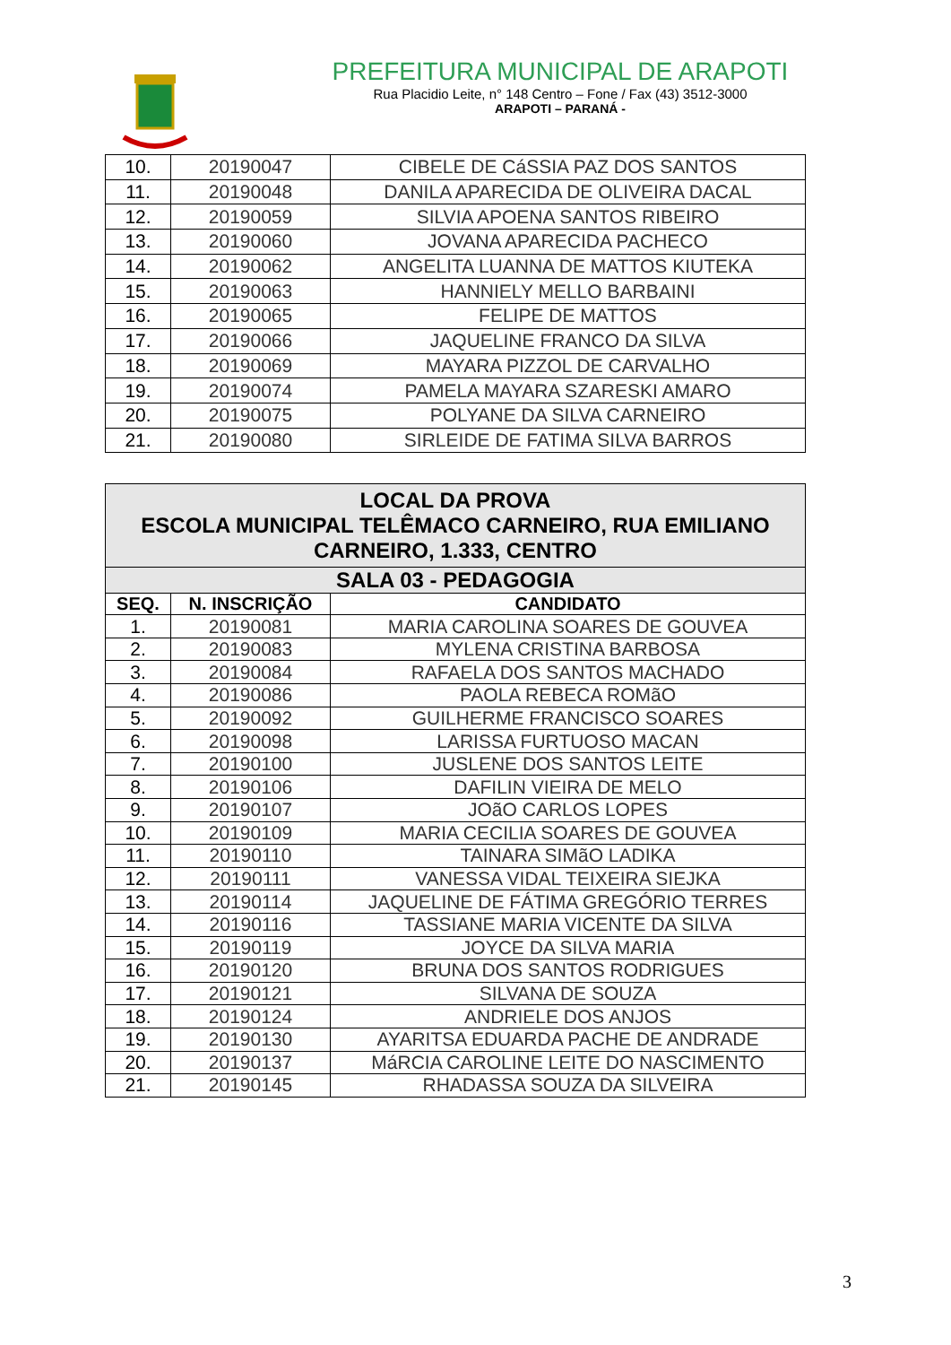PREFEITURA MUNICIPAL DE ARAPOTI
Rua Placidio Leite, n° 148 Centro – Fone / Fax (43) 3512-3000
ARAPOTI – PARANÁ -
| 10. | 20190047 | CIBELE DE CáSSIA PAZ DOS SANTOS |
| 11. | 20190048 | DANILA APARECIDA DE OLIVEIRA DACAL |
| 12. | 20190059 | SILVIA APOENA SANTOS RIBEIRO |
| 13. | 20190060 | JOVANA APARECIDA PACHECO |
| 14. | 20190062 | ANGELITA LUANNA DE MATTOS KIUTEKA |
| 15. | 20190063 | HANNIELY MELLO BARBAINI |
| 16. | 20190065 | FELIPE DE MATTOS |
| 17. | 20190066 | JAQUELINE FRANCO DA SILVA |
| 18. | 20190069 | MAYARA PIZZOL DE CARVALHO |
| 19. | 20190074 | PAMELA MAYARA SZARESKI AMARO |
| 20. | 20190075 | POLYANE DA SILVA CARNEIRO |
| 21. | 20190080 | SIRLEIDE DE FATIMA SILVA BARROS |
| LOCAL DA PROVA ESCOLA MUNICIPAL TELÊMACO CARNEIRO, RUA EMILIANO CARNEIRO, 1.333, CENTRO | | |
| --- | --- | --- |
| SALA 03 - PEDAGOGIA | | |
| SEQ. | N. INSCRIÇÃO | CANDIDATO |
| 1. | 20190081 | MARIA CAROLINA SOARES DE GOUVEA |
| 2. | 20190083 | MYLENA CRISTINA BARBOSA |
| 3. | 20190084 | RAFAELA DOS SANTOS MACHADO |
| 4. | 20190086 | PAOLA REBECA ROMãO |
| 5. | 20190092 | GUILHERME FRANCISCO SOARES |
| 6. | 20190098 | LARISSA FURTUOSO MACAN |
| 7. | 20190100 | JUSLENE DOS SANTOS LEITE |
| 8. | 20190106 | DAFILIN VIEIRA DE MELO |
| 9. | 20190107 | JOãO CARLOS LOPES |
| 10. | 20190109 | MARIA CECILIA SOARES DE GOUVEA |
| 11. | 20190110 | TAINARA SIMãO LADIKA |
| 12. | 20190111 | VANESSA VIDAL TEIXEIRA SIEJKA |
| 13. | 20190114 | JAQUELINE DE FÁTIMA GREGÓRIO TERRES |
| 14. | 20190116 | TASSIANE MARIA VICENTE DA SILVA |
| 15. | 20190119 | JOYCE DA SILVA MARIA |
| 16. | 20190120 | BRUNA DOS SANTOS RODRIGUES |
| 17. | 20190121 | SILVANA DE SOUZA |
| 18. | 20190124 | ANDRIELE DOS ANJOS |
| 19. | 20190130 | AYARITSA EDUARDA PACHE DE ANDRADE |
| 20. | 20190137 | MáRCIA CAROLINE LEITE DO NASCIMENTO |
| 21. | 20190145 | RHADASSA SOUZA DA SILVEIRA |
3